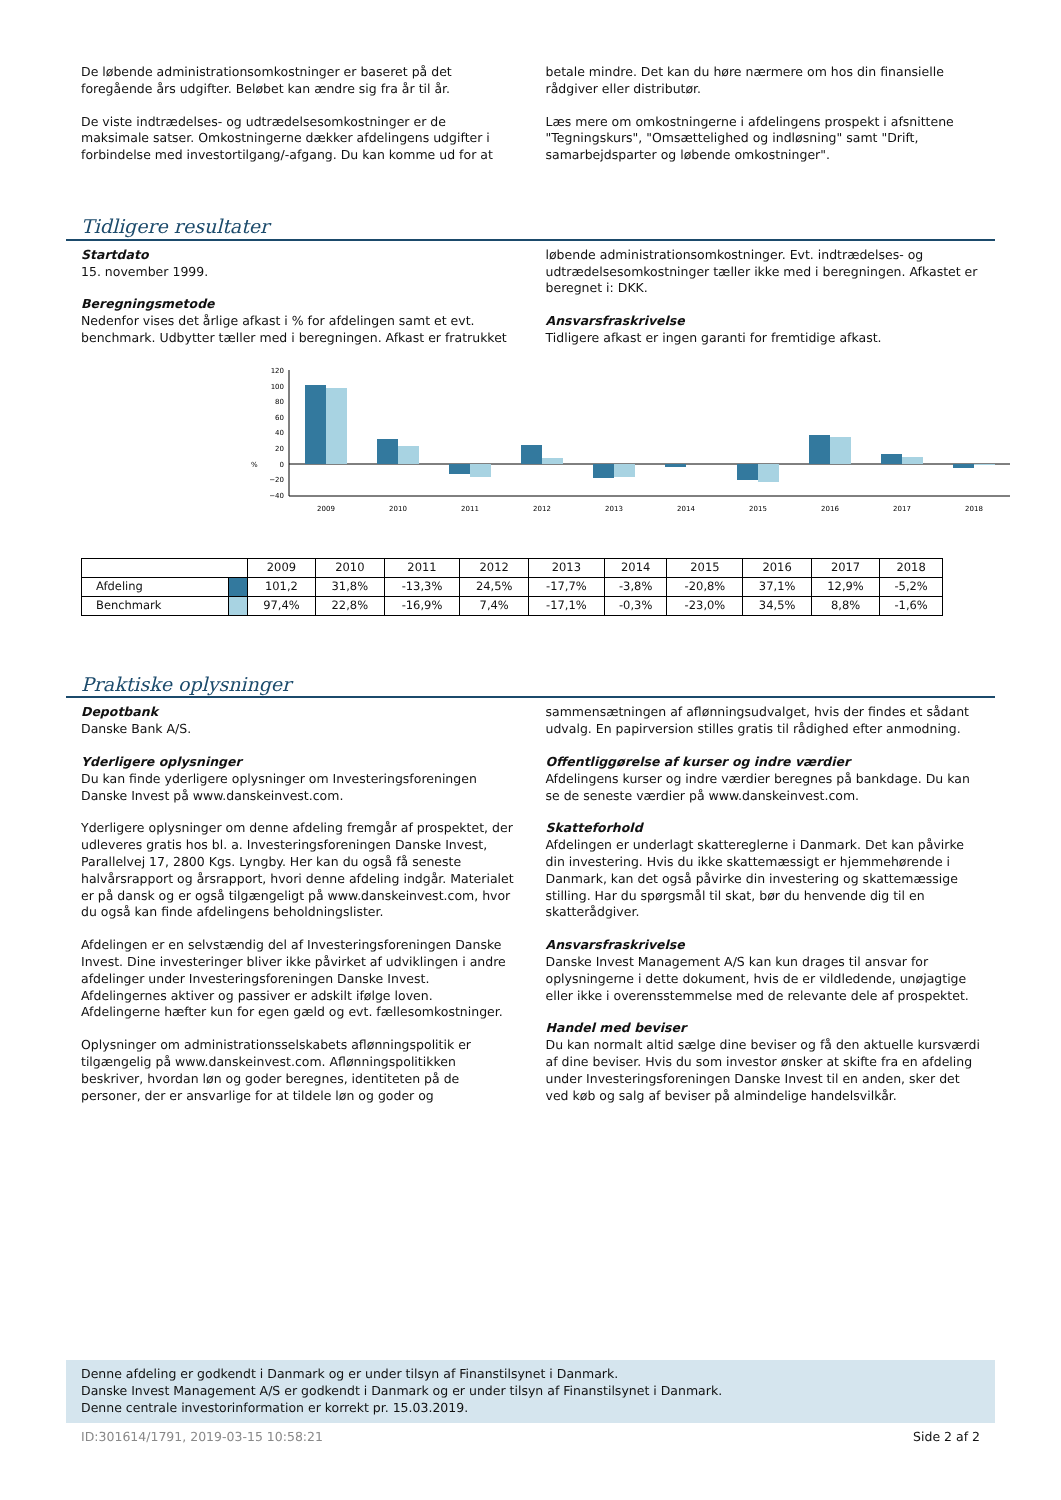De løbende administrationsomkostninger er baseret på det foregående års udgifter. Beløbet kan ændre sig fra år til år.
De viste indtrædelses- og udtrædelsesomkostninger er de maksimale satser. Omkostningerne dækker afdelingens udgifter i forbindelse med investortilgang/-afgang. Du kan komme ud for at
betale mindre. Det kan du høre nærmere om hos din finansielle rådgiver eller distributør.
Læs mere om omkostningerne i afdelingens prospekt i afsnittene "Tegningskurs", "Omsættelighed og indløsning" samt "Drift, samarbejdsparter og løbende omkostninger".
Tidligere resultater
Startdato
15. november 1999.
Beregningsmetode
Nedenfor vises det årlige afkast i % for afdelingen samt et evt. benchmark. Udbytter tæller med i beregningen. Afkast er fratrukket
løbende administrationsomkostninger. Evt. indtrædelses- og udtrædelsesomkostninger tæller ikke med i beregningen. Afkastet er beregnet i: DKK.
Ansvarsfraskrivelse
Tidligere afkast er ingen garanti for fremtidige afkast.
%
120
100
80
60
40
20
0
−20
−40
2009
2010
2011
2012
2013
2014
2015
2016
2017
2018
| | | 2009 | 2010 | 2011 | 2012 | 2013 | 2014 | 2015 | 2016 | 2017 | 2018 |
| --- | --- | --- | --- | --- | --- | --- | --- | --- | --- | --- | --- |
| Afdeling | | 101,2 | 31,8% | -13,3% | 24,5% | -17,7% | -3,8% | -20,8% | 37,1% | 12,9% | -5,2% |
| Benchmark | | 97,4% | 22,8% | -16,9% | 7,4% | -17,1% | -0,3% | -23,0% | 34,5% | 8,8% | -1,6% |
Praktiske oplysninger
Depotbank
Danske Bank A/S.
Yderligere oplysninger
Du kan finde yderligere oplysninger om Investeringsforeningen Danske Invest på www.danskeinvest.com.
Yderligere oplysninger om denne afdeling fremgår af prospektet, der udleveres gratis hos bl. a. Investeringsforeningen Danske Invest, Parallelvej 17, 2800 Kgs. Lyngby. Her kan du også få seneste halvårsrapport og årsrapport, hvori denne afdeling indgår. Materialet er på dansk og er også tilgængeligt på www.danskeinvest.com, hvor du også kan finde afdelingens beholdningslister.
Afdelingen er en selvstændig del af Investeringsforeningen Danske Invest. Dine investeringer bliver ikke påvirket af udviklingen i andre afdelinger under Investeringsforeningen Danske Invest. Afdelingernes aktiver og passiver er adskilt ifølge loven. Afdelingerne hæfter kun for egen gæld og evt. fællesomkostninger.
Oplysninger om administrationsselskabets aflønningspolitik er tilgængelig på www.danskeinvest.com. Aflønningspolitikken beskriver, hvordan løn og goder beregnes, identiteten på de personer, der er ansvarlige for at tildele løn og goder og
sammensætningen af aflønningsudvalget, hvis der findes et sådant udvalg. En papirversion stilles gratis til rådighed efter anmodning.
Offentliggørelse af kurser og indre værdier
Afdelingens kurser og indre værdier beregnes på bankdage. Du kan se de seneste værdier på www.danskeinvest.com.
Skatteforhold
Afdelingen er underlagt skattereglerne i Danmark. Det kan påvirke din investering. Hvis du ikke skattemæssigt er hjemmehørende i Danmark, kan det også påvirke din investering og skattemæssige stilling. Har du spørgsmål til skat, bør du henvende dig til en skatterådgiver.
Ansvarsfraskrivelse
Danske Invest Management A/S kan kun drages til ansvar for oplysningerne i dette dokument, hvis de er vildledende, unøjagtige eller ikke i overensstemmelse med de relevante dele af prospektet.
Handel med beviser
Du kan normalt altid sælge dine beviser og få den aktuelle kursværdi af dine beviser. Hvis du som investor ønsker at skifte fra en afdeling under Investeringsforeningen Danske Invest til en anden, sker det ved køb og salg af beviser på almindelige handelsvilkår.
Denne afdeling er godkendt i Danmark og er under tilsyn af Finanstilsynet i Danmark.
Danske Invest Management A/S er godkendt i Danmark og er under tilsyn af Finanstilsynet i Danmark.
Denne centrale investorinformation er korrekt pr. 15.03.2019.
ID:301614/1791, 2019-03-15 10:58:21 Side 2 af 2